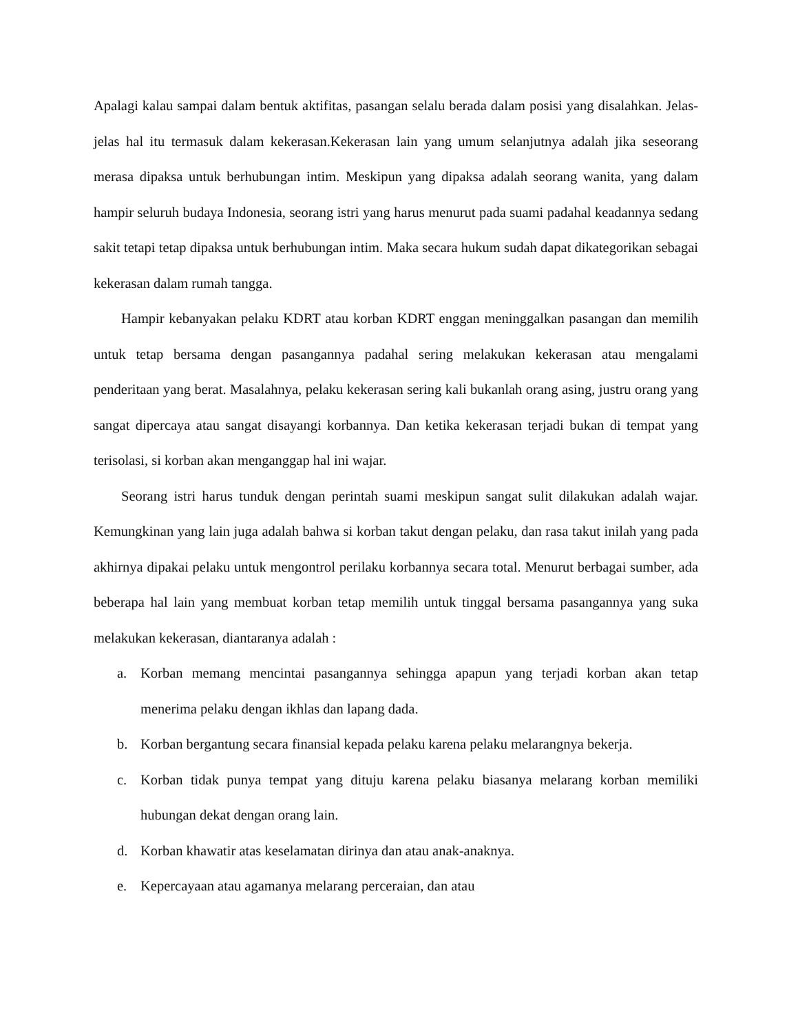Apalagi kalau sampai dalam bentuk aktifitas, pasangan selalu berada dalam posisi yang disalahkan. Jelas-jelas hal itu termasuk dalam kekerasan.Kekerasan lain yang umum selanjutnya adalah jika seseorang merasa dipaksa untuk berhubungan intim. Meskipun yang dipaksa adalah seorang wanita, yang dalam hampir seluruh budaya Indonesia, seorang istri yang harus menurut pada suami padahal keadannya sedang sakit tetapi tetap dipaksa untuk berhubungan intim. Maka secara hukum sudah dapat dikategorikan sebagai kekerasan dalam rumah tangga.
Hampir kebanyakan pelaku KDRT atau korban KDRT enggan meninggalkan pasangan dan memilih untuk tetap bersama dengan pasangannya padahal sering melakukan kekerasan atau mengalami penderitaan yang berat. Masalahnya, pelaku kekerasan sering kali bukanlah orang asing, justru orang yang sangat dipercaya atau sangat disayangi korbannya. Dan ketika kekerasan terjadi bukan di tempat yang terisolasi, si korban akan menganggap hal ini wajar.
Seorang istri harus tunduk dengan perintah suami meskipun sangat sulit dilakukan adalah wajar. Kemungkinan yang lain juga adalah bahwa si korban takut dengan pelaku, dan rasa takut inilah yang pada akhirnya dipakai pelaku untuk mengontrol perilaku korbannya secara total. Menurut berbagai sumber, ada beberapa hal lain yang membuat korban tetap memilih untuk tinggal bersama pasangannya yang suka melakukan kekerasan, diantaranya adalah :
a. Korban memang mencintai pasangannya sehingga apapun yang terjadi korban akan tetap menerima pelaku dengan ikhlas dan lapang dada.
b. Korban bergantung secara finansial kepada pelaku karena pelaku melarangnya bekerja.
c. Korban tidak punya tempat yang dituju karena pelaku biasanya melarang korban memiliki hubungan dekat dengan orang lain.
d. Korban khawatir atas keselamatan dirinya dan atau anak-anaknya.
e. Kepercayaan atau agamanya melarang perceraian, dan atau